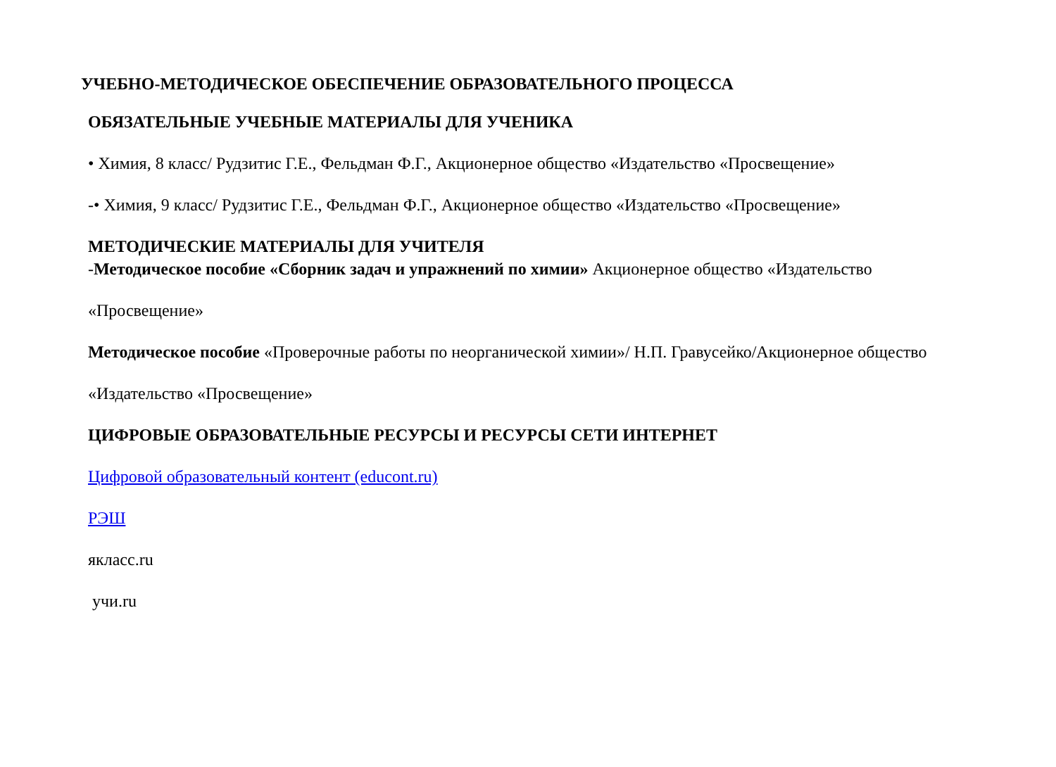УЧЕБНО-МЕТОДИЧЕСКОЕ ОБЕСПЕЧЕНИЕ ОБРАЗОВАТЕЛЬНОГО ПРОЦЕССА
ОБЯЗАТЕЛЬНЫЕ УЧЕБНЫЕ МАТЕРИАЛЫ ДЛЯ УЧЕНИКА
• Химия, 8 класс/ Рудзитис Г.Е., Фельдман Ф.Г., Акционерное общество «Издательство «Просвещение»
-• Химия, 9 класс/ Рудзитис Г.Е., Фельдман Ф.Г., Акционерное общество «Издательство «Просвещение»
МЕТОДИЧЕСКИЕ МАТЕРИАЛЫ ДЛЯ УЧИТЕЛЯ
-Методическое пособие «Сборник задач и упражнений по химии» Акционерное общество «Издательство
«Просвещение»
Методическое пособие «Проверочные работы по неорганической химии»/ Н.П. Гравусейко/Акционерное общество
«Издательство «Просвещение»
ЦИФРОВЫЕ ОБРАЗОВАТЕЛЬНЫЕ РЕСУРСЫ И РЕСУРСЫ СЕТИ ИНТЕРНЕТ
Цифровой образовательный контент (educont.ru)
РЭШ
якласс.ru
учи.ru